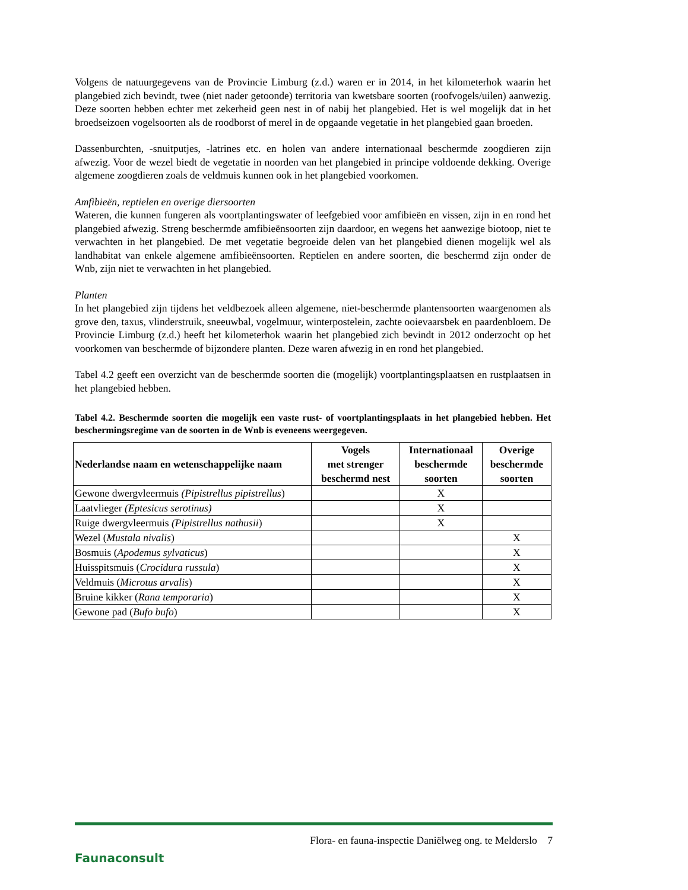Volgens de natuurgegevens van de Provincie Limburg (z.d.) waren er in 2014, in het kilometerhok waarin het plangebied zich bevindt, twee (niet nader getoonde) territoria van kwetsbare soorten (roofvogels/uilen) aanwezig. Deze soorten hebben echter met zekerheid geen nest in of nabij het plangebied. Het is wel mogelijk dat in het broedseizoen vogelsoorten als de roodborst of merel in de opgaande vegetatie in het plangebied gaan broeden.
Dassenburchten, -snuitputjes, -latrines etc. en holen van andere internationaal beschermde zoogdieren zijn afwezig. Voor de wezel biedt de vegetatie in noorden van het plangebied in principe voldoende dekking. Overige algemene zoogdieren zoals de veldmuis kunnen ook in het plangebied voorkomen.
Amfibieën, reptielen en overige diersoorten
Wateren, die kunnen fungeren als voortplantingswater of leefgebied voor amfibieën en vissen, zijn in en rond het plangebied afwezig. Streng beschermde amfibieënsoorten zijn daardoor, en wegens het aanwezige biotoop, niet te verwachten in het plangebied. De met vegetatie begroeide delen van het plangebied dienen mogelijk wel als landhabitat van enkele algemene amfibieënsoorten. Reptielen en andere soorten, die beschermd zijn onder de Wnb, zijn niet te verwachten in het plangebied.
Planten
In het plangebied zijn tijdens het veldbezoek alleen algemene, niet-beschermde plantensoorten waargenomen als grove den, taxus, vlinderstruik, sneeuwbal, vogelmuur, winterpostelein, zachte ooievaarsbek en paardenbloem. De Provincie Limburg (z.d.) heeft het kilometerhok waarin het plangebied zich bevindt in 2012 onderzocht op het voorkomen van beschermde of bijzondere planten. Deze waren afwezig in en rond het plangebied.
Tabel 4.2 geeft een overzicht van de beschermde soorten die (mogelijk) voortplantingsplaatsen en rustplaatsen in het plangebied hebben.
Tabel 4.2. Beschermde soorten die mogelijk een vaste rust- of voortplantingsplaats in het plangebied hebben. Het beschermingsregime van de soorten in de Wnb is eveneens weergegeven.
| Nederlandse naam en wetenschappelijke naam | Vogels met strenger beschermd nest | Internationaal beschermde soorten | Overige beschermde soorten |
| --- | --- | --- | --- |
| Gewone dwergvleermuis (Pipistrellus pipistrellus ) | | X | |
| Laatvlieger (Eptesicus serotinus) | | X | |
| Ruige dwergvleermuis (Pipistrellus nathusii ) | | X | |
| Wezel ( Mustala nivalis ) | | | X |
| Bosmuis ( Apodemus sylvaticus ) | | | X |
| Huisspitsmuis ( Crocidura russula ) | | | X |
| Veldmuis ( Microtus arvalis ) | | | X |
| Bruine kikker ( Rana temporaria ) | | | X |
| Gewone pad ( Bufo bufo ) | | | X |
Faunaconsult
Flora- en fauna-inspectie Daniëlweg ong. te Melderslo 7